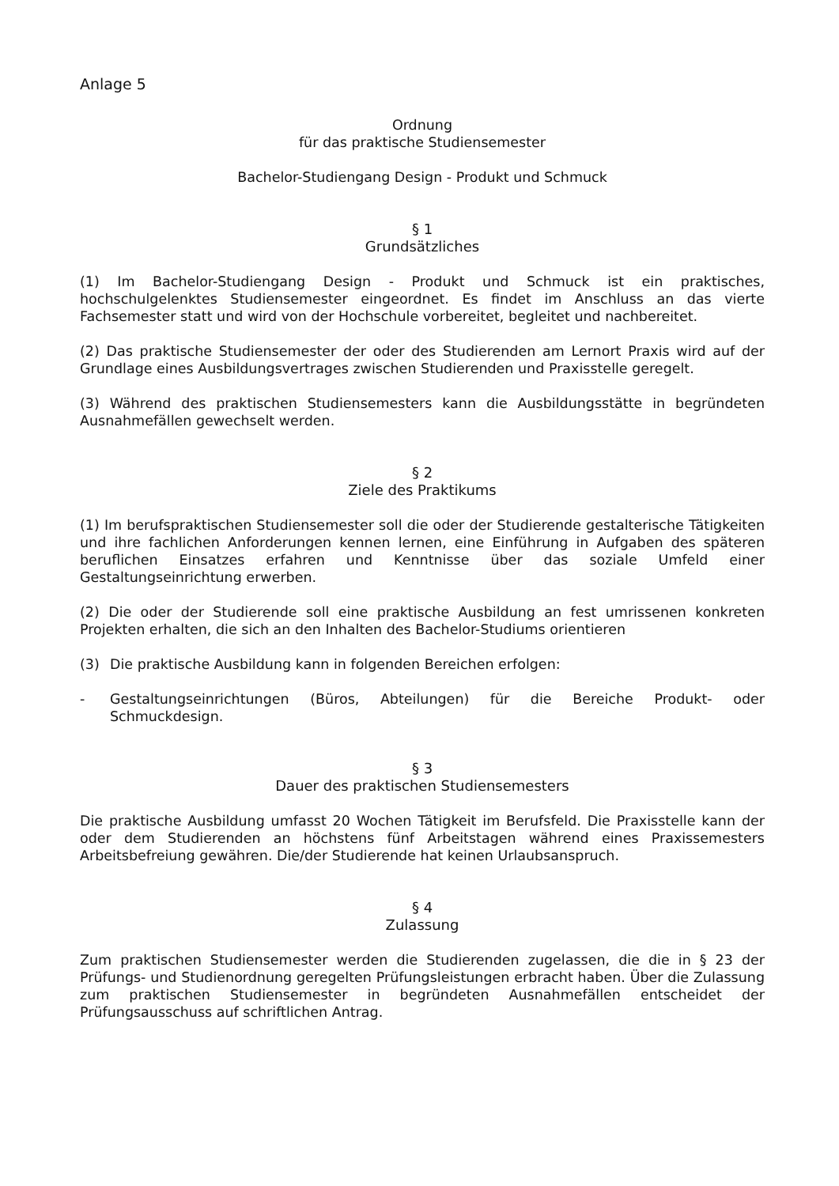Anlage 5
Ordnung
für das praktische Studiensemester
Bachelor-Studiengang Design - Produkt und Schmuck
§ 1
Grundsätzliches
(1) Im Bachelor-Studiengang Design - Produkt und Schmuck ist ein praktisches, hochschulgelenktes Studiensemester eingeordnet. Es findet im Anschluss an das vierte Fachsemester statt und wird von der Hochschule vorbereitet, begleitet und nachbereitet.
(2) Das praktische Studiensemester der oder des Studierenden am Lernort Praxis wird auf der Grundlage eines Ausbildungsvertrages zwischen Studierenden und Praxisstelle geregelt.
(3) Während des praktischen Studiensemesters kann die Ausbildungsstätte in begründeten Ausnahmefällen gewechselt werden.
§ 2
Ziele des Praktikums
(1) Im berufspraktischen Studiensemester soll die oder der Studierende gestalterische Tätigkeiten und ihre fachlichen Anforderungen kennen lernen, eine Einführung in Aufgaben des späteren beruflichen Einsatzes erfahren und Kenntnisse über das soziale Umfeld einer Gestaltungseinrichtung erwerben.
(2) Die oder der Studierende soll eine praktische Ausbildung an fest umrissenen konkreten Projekten erhalten, die sich an den Inhalten des Bachelor-Studiums orientieren
(3) Die praktische Ausbildung kann in folgenden Bereichen erfolgen:
- Gestaltungseinrichtungen (Büros, Abteilungen) für die Bereiche Produkt- oder Schmuckdesign.
§ 3
Dauer des praktischen Studiensemesters
Die praktische Ausbildung umfasst 20 Wochen Tätigkeit im Berufsfeld. Die Praxisstelle kann der oder dem Studierenden an höchstens fünf Arbeitstagen während eines Praxissemesters Arbeitsbefreiung gewähren. Die/der Studierende hat keinen Urlaubsanspruch.
§ 4
Zulassung
Zum praktischen Studiensemester werden die Studierenden zugelassen, die die in § 23 der Prüfungs- und Studienordnung geregelten Prüfungsleistungen erbracht haben. Über die Zulassung zum praktischen Studiensemester in begründeten Ausnahmefällen entscheidet der Prüfungsausschuss auf schriftlichen Antrag.